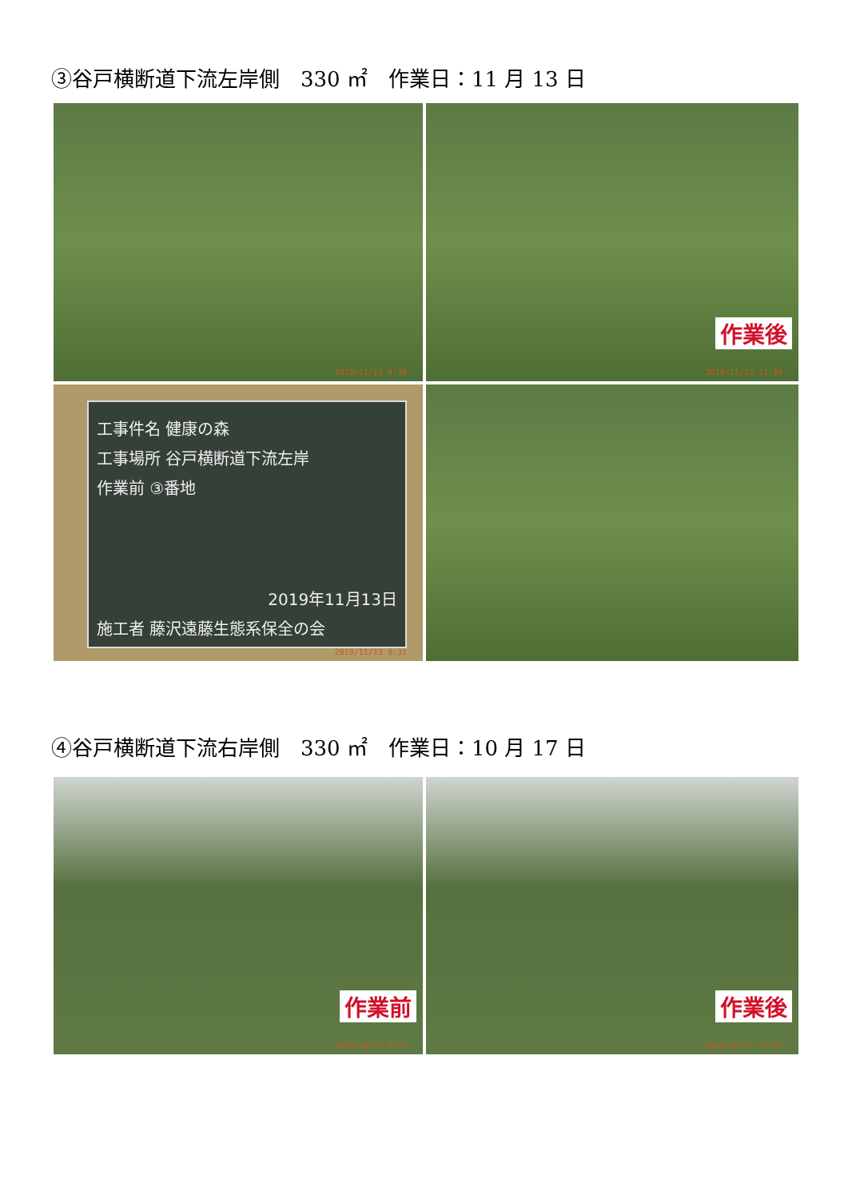③谷戸横断道下流左岸側　330 ㎡　作業日：11 月 13 日
2019/11/13 9:30
作業後
2019/11/13 11:30
工事件名 健康の森
工事場所 谷戸横断道下流左岸
作業前 ③番地
2019年11月13日
施工者 藤沢遠藤生態系保全の会
2019/11/13 9:31
④谷戸横断道下流右岸側　330 ㎡　作業日：10 月 17 日
作業前
2019/10/17 9:23
作業後
2019/10/17 11:47